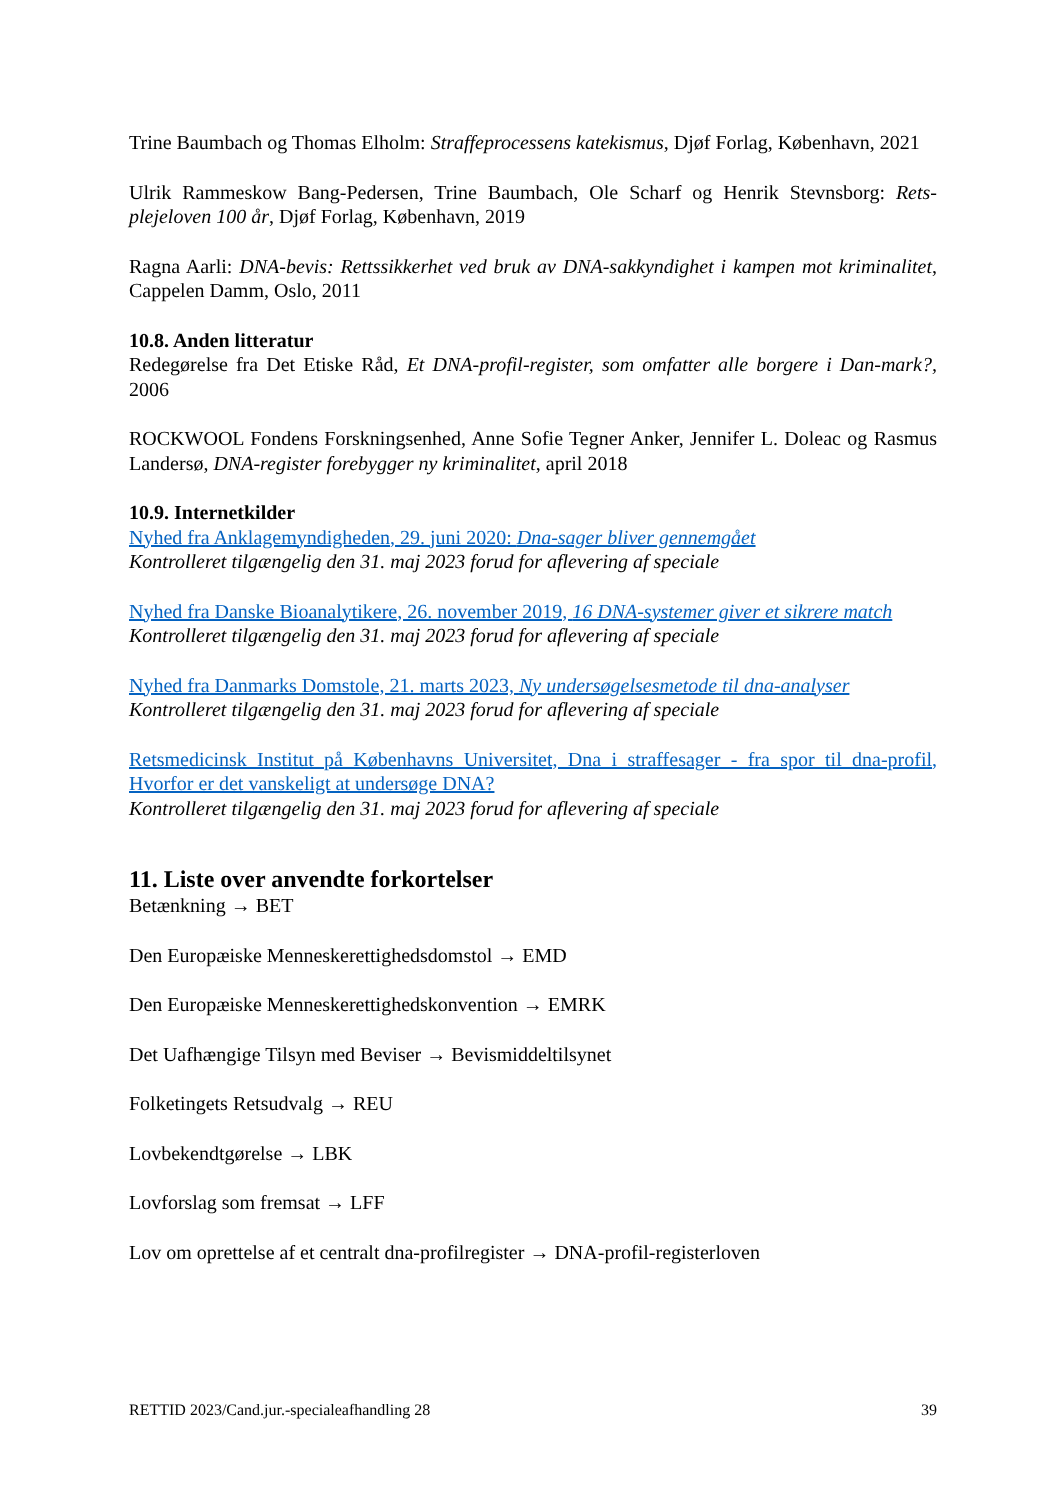Trine Baumbach og Thomas Elholm: Straffeprocessens katekismus, Djøf Forlag, København, 2021
Ulrik Rammeskow Bang-Pedersen, Trine Baumbach, Ole Scharf og Henrik Stevnsborg: Rets-plejeloven 100 år, Djøf Forlag, København, 2019
Ragna Aarli: DNA-bevis: Rettssikkerhet ved bruk av DNA-sakkyndighet i kampen mot kriminalitet, Cappelen Damm, Oslo, 2011
10.8. Anden litteratur
Redegørelse fra Det Etiske Råd, Et DNA-profil-register, som omfatter alle borgere i Dan-mark?, 2006
ROCKWOOL Fondens Forskningsenhed, Anne Sofie Tegner Anker, Jennifer L. Doleac og Rasmus Landersø, DNA-register forebygger ny kriminalitet, april 2018
10.9. Internetkilder
Nyhed fra Anklagemyndigheden, 29. juni 2020: Dna-sager bliver gennemgået
Kontrolleret tilgængelig den 31. maj 2023 forud for aflevering af speciale
Nyhed fra Danske Bioanalytikere, 26. november 2019, 16 DNA-systemer giver et sikrere match
Kontrolleret tilgængelig den 31. maj 2023 forud for aflevering af speciale
Nyhed fra Danmarks Domstole, 21. marts 2023, Ny undersøgelsesmetode til dna-analyser
Kontrolleret tilgængelig den 31. maj 2023 forud for aflevering af speciale
Retsmedicinsk Institut på Københavns Universitet, Dna i straffesager - fra spor til dna-profil, Hvorfor er det vanskeligt at undersøge DNA?
Kontrolleret tilgængelig den 31. maj 2023 forud for aflevering af speciale
11. Liste over anvendte forkortelser
Betænkning → BET
Den Europæiske Menneskerettighedsdomstol → EMD
Den Europæiske Menneskerettighedskonvention → EMRK
Det Uafhængige Tilsyn med Beviser → Bevismiddeltilsynet
Folketingets Retsudvalg → REU
Lovbekendtgørelse → LBK
Lovforslag som fremsat → LFF
Lov om oprettelse af et centralt dna-profilregister → DNA-profil-registerloven
RETTID 2023/Cand.jur.-specialeafhandling 28 39